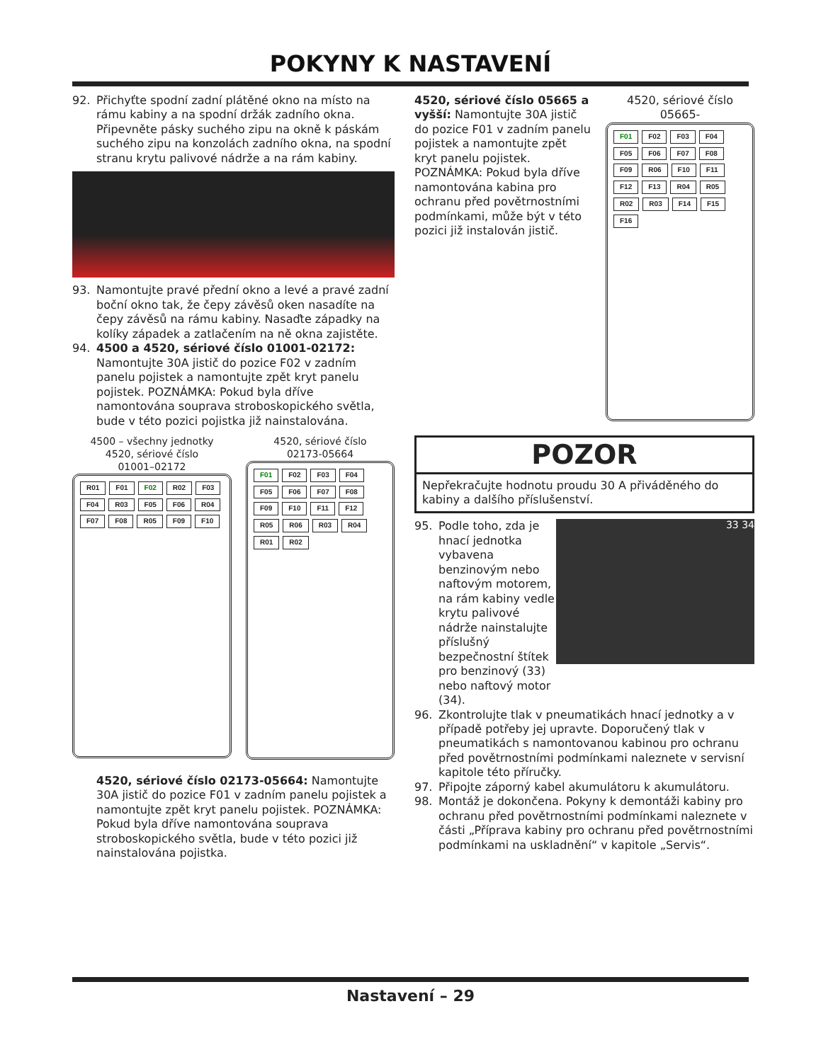POKYNY K NASTAVENÍ
92. Přichyťte spodní zadní plátěné okno na místo na rámu kabiny a na spodní držák zadního okna. Připevněte pásky suchého zipu na okně k páskám suchého zipu na konzolách zadního okna, na spodní stranu krytu palivové nádrže a na rám kabiny.
93. Namontujte pravé přední okno a levé a pravé zadní boční okno tak, že čepy závěsů oken nasadíte na čepy závěsů na rámu kabiny. Nasaďte západky na kolíky západek a zatlačením na ně okna zajistěte.
94. 4500 a 4520, sériové číslo 01001-02172: Namontujte 30A jistič do pozice F02 v zadním panelu pojistek a namontujte zpět kryt panelu pojistek. POZNÁMKA: Pokud byla dříve namontována souprava stroboskopického světla, bude v této pozici pojistka již nainstalována.
4500 – všechny jednotky
4520, sériové číslo
01001–02172
R01 F01 F02 R02 F03 F04 R03 F05 F06 R04 F07 F08 R05 F09 F10
4520, sériové číslo
02173-05664
F01 F02 F03 F04 F05 F06 F07 F08 F09 F10 F11 F12 R05 R06 R03 R04 R01 R02
4520, sériové číslo 02173-05664: Namontujte 30A jistič do pozice F01 v zadním panelu pojistek a namontujte zpět kryt panelu pojistek. POZNÁMKA: Pokud byla dříve namontována souprava stroboskopického světla, bude v této pozici již nainstalována pojistka.
4520, sériové číslo 05665 a vyšší: Namontujte 30A jistič do pozice F01 v zadním panelu pojistek a namontujte zpět kryt panelu pojistek. POZNÁMKA: Pokud byla dříve namontována kabina pro ochranu před povětrnostními podmínkami, může být v této pozici již instalován jistič.
4520, sériové číslo 05665-
F01 F02 F03 F04 F05 F06 F07 F08 F09 R06 F10 F11 F12 F13 R04 R05 R02 R03 F14 F15 F16
POZOR
Nepřekračujte hodnotu proudu 30 A přiváděného do kabiny a dalšího příslušenství.
95. Podle toho, zda je hnací jednotka vybavena benzinovým nebo naftovým motorem, na rám kabiny vedle krytu palivové nádrže nainstalujte příslušný bezpečnostní štítek pro benzinový (33) nebo naftový motor (34).
33 34
96. Zkontrolujte tlak v pneumatikách hnací jednotky a v případě potřeby jej upravte. Doporučený tlak v pneumatikách s namontovanou kabinou pro ochranu před povětrnostními podmínkami naleznete v servisní kapitole této příručky.
97. Připojte záporný kabel akumulátoru k akumulátoru.
98. Montáž je dokončena. Pokyny k demontáži kabiny pro ochranu před povětrnostními podmínkami naleznete v části „Příprava kabiny pro ochranu před povětrnostními podmínkami na uskladnění“ v kapitole „Servis“.
Nastavení – 29